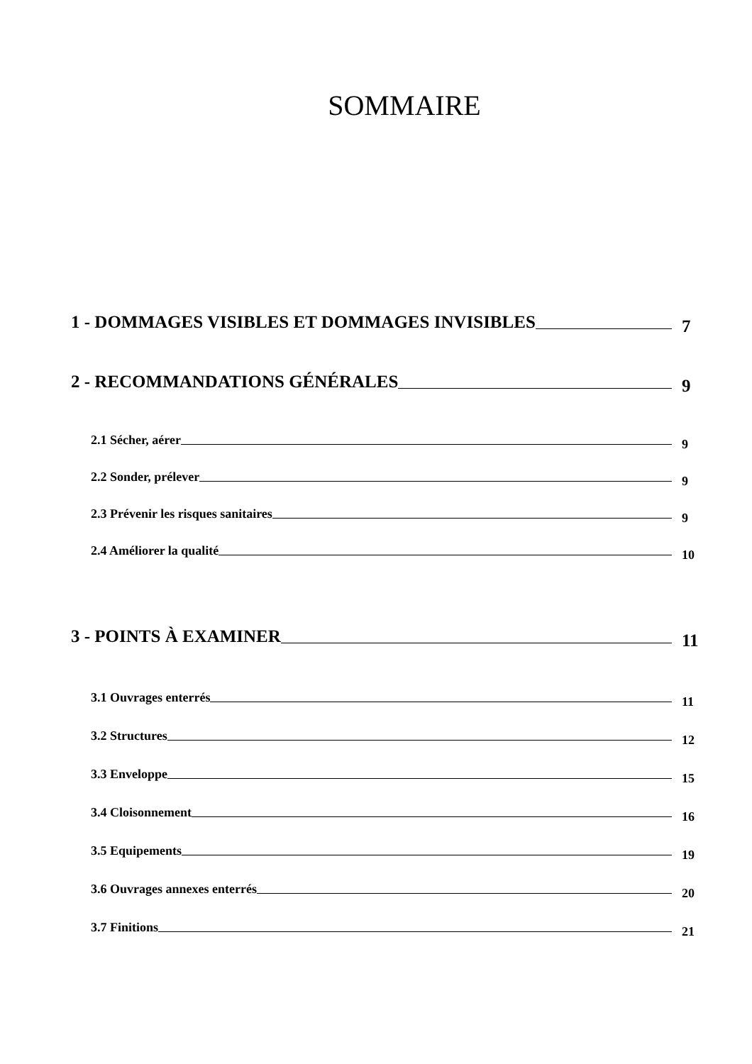SOMMAIRE
1 - DOMMAGES VISIBLES ET DOMMAGES INVISIBLES 7
2 - RECOMMANDATIONS GÉNÉRALES 9
2.1 Sécher, aérer 9
2.2 Sonder, prélever 9
2.3 Prévenir les risques sanitaires 9
2.4 Améliorer la qualité 10
3 - POINTS À EXAMINER 11
3.1 Ouvrages enterrés 11
3.2 Structures 12
3.3 Enveloppe 15
3.4 Cloisonnement 16
3.5 Equipements 19
3.6 Ouvrages annexes enterrés 20
3.7 Finitions 21